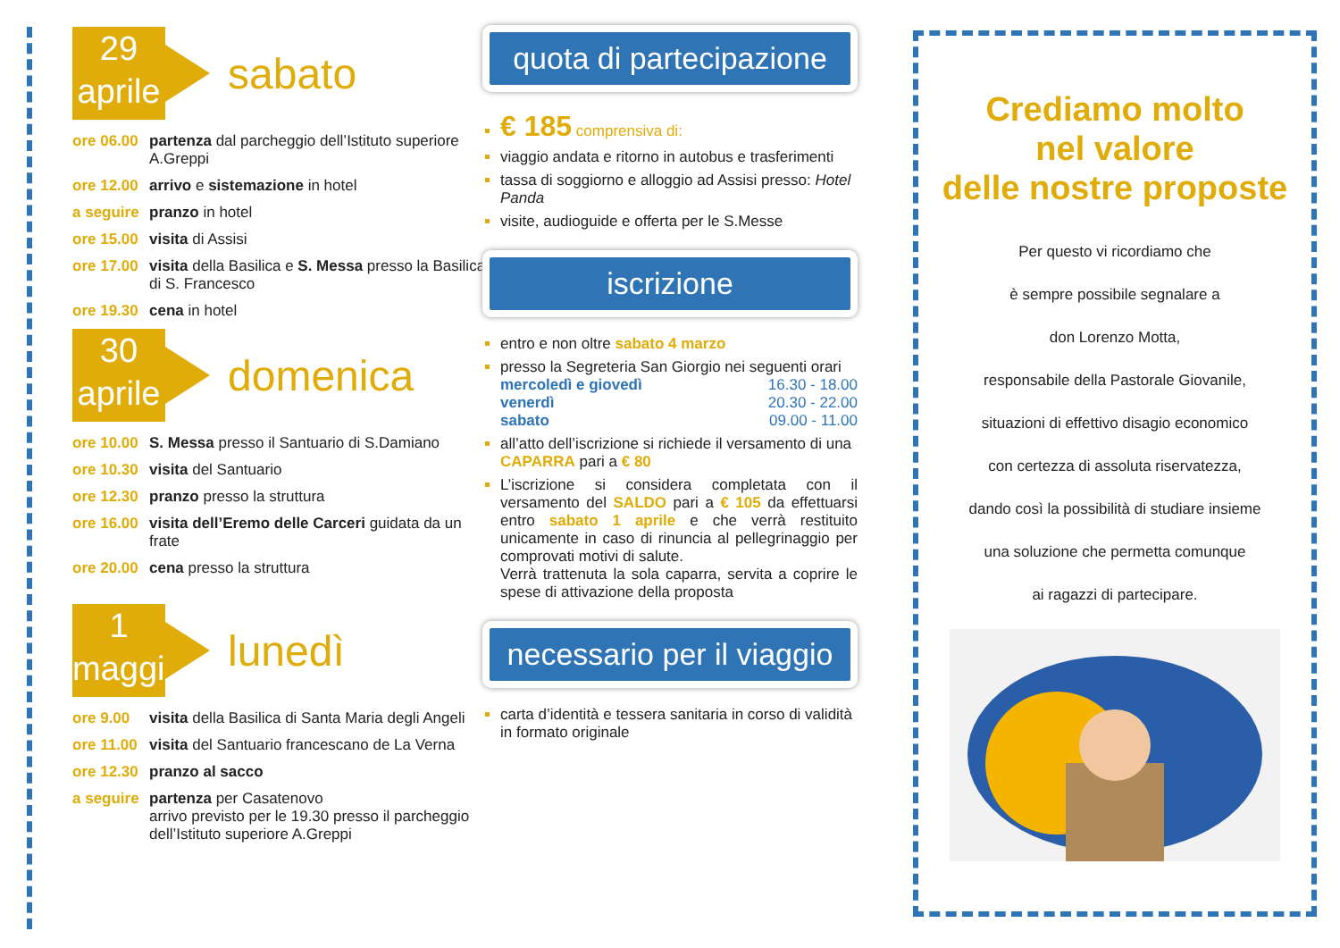29
aprile
sabato
ore 06.00 partenza dal parcheggio dell’Istituto superiore A.Greppi
ore 12.00 arrivo e sistemazione in hotel
a seguire pranzo in hotel
ore 15.00 visita di Assisi
ore 17.00 visita della Basilica e S. Messa presso la Basilica di S. Francesco
ore 19.30 cena in hotel
30
aprile
domenica
ore 10.00 S. Messa presso il Santuario di S.Damiano
ore 10.30 visita del Santuario
ore 12.30 pranzo presso la struttura
ore 16.00 visita dell’Eremo delle Carceri guidata da un frate
ore 20.00 cena presso la struttura
1
maggio
lunedì
ore 9.00 visita della Basilica di Santa Maria degli Angeli
ore 11.00 visita del Santuario francescano de La Verna
ore 12.30 pranzo al sacco
a seguire partenza per Casatenovo
arrivo previsto per le 19.30 presso il parcheggio dell’Istituto superiore A.Greppi
quota di partecipazione
€ 185 comprensiva di:
viaggio andata e ritorno in autobus e trasferimenti
tassa di soggiorno e alloggio ad Assisi presso: Hotel Panda
visite, audioguide e offerta per le S.Messe
iscrizione
entro e non oltre sabato 4 marzo
presso la Segreteria San Giorgio nei seguenti orari
mercoledì e giovedì 16.30 - 18.00
venerdì 20.30 - 22.00
sabato 09.00 - 11.00
all’atto dell’iscrizione si richiede il versamento di una CAPARRA pari a € 80
L’iscrizione si considera completata con il versamento del SALDO pari a € 105 da effettuarsi entro sabato 1 aprile e che verrà restituito unicamente in caso di rinuncia al pellegrinaggio per comprovati motivi di salute.
Verrà trattenuta la sola caparra, servita a coprire le spese di attivazione della proposta
necessario per il viaggio
carta d’identità e tessera sanitaria in corso di validità in formato originale
Crediamo molto
nel valore
delle nostre proposte
Per questo vi ricordiamo che
è sempre possibile segnalare a
don Lorenzo Motta,
responsabile della Pastorale Giovanile,
situazioni di effettivo disagio economico
con certezza di assoluta riservatezza,
dando così la possibilità di studiare insieme
una soluzione che permetta comunque
ai ragazzi di partecipare.